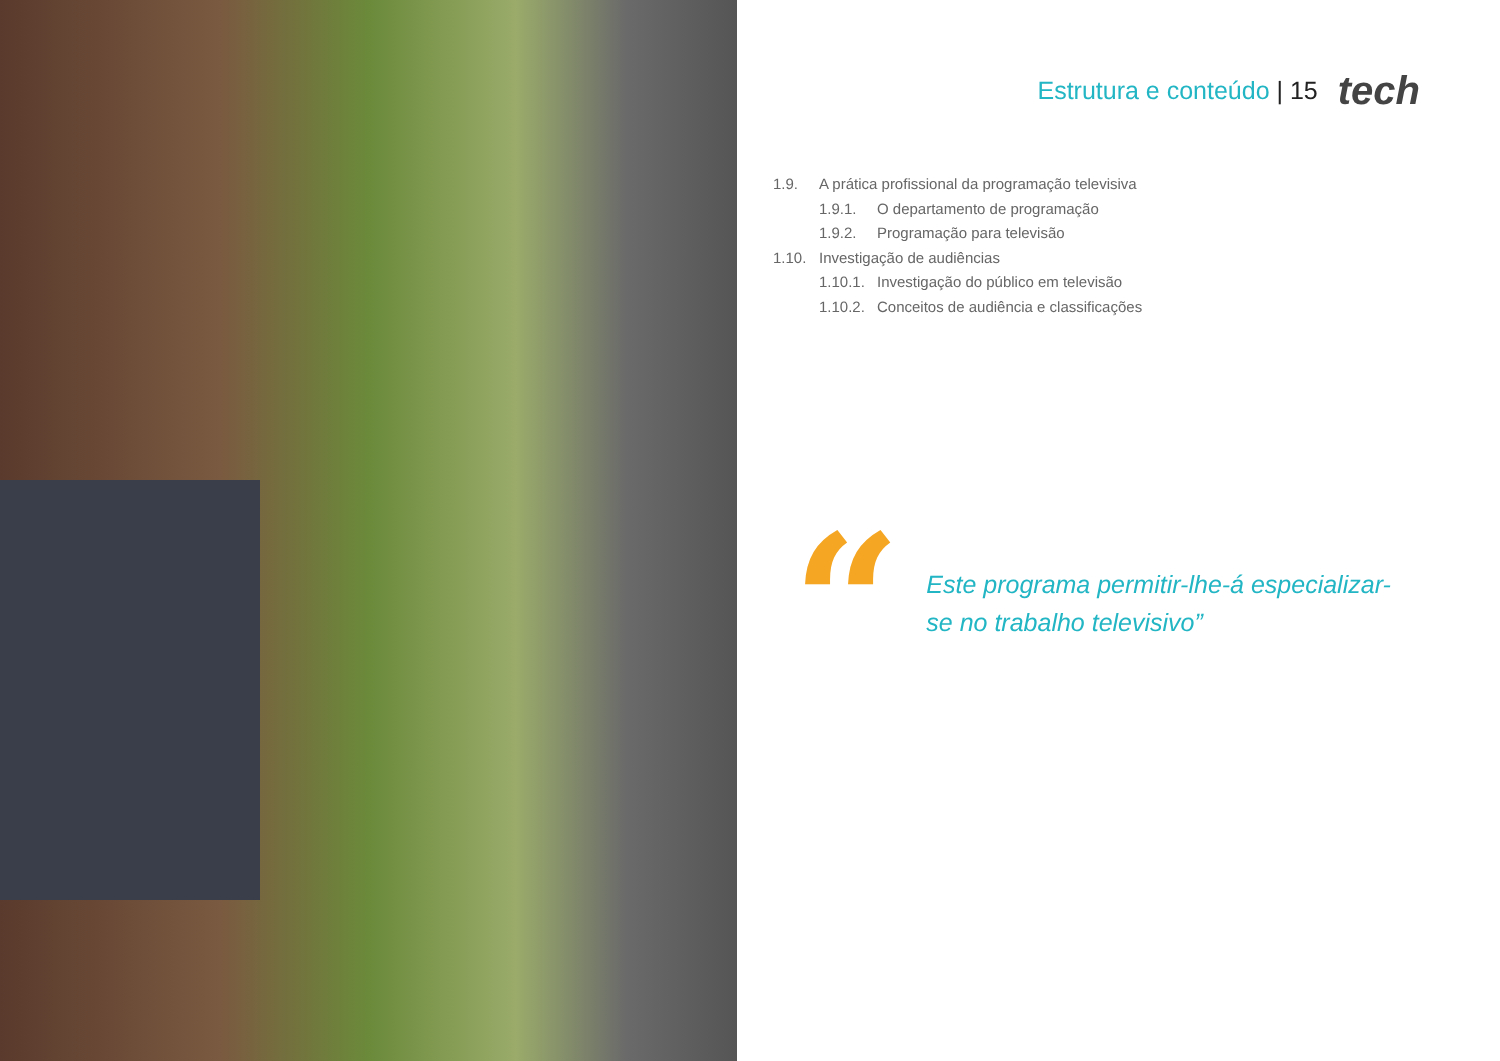Estrutura e conteúdo | 15 tech
1.9. A prática profissional da programação televisiva
1.9.1. O departamento de programação
1.9.2. Programação para televisão
1.10. Investigação de audiências
1.10.1. Investigação do público em televisão
1.10.2. Conceitos de audiência e classificações
“
Este programa permitir-lhe-á especializar-se no trabalho televisivo”